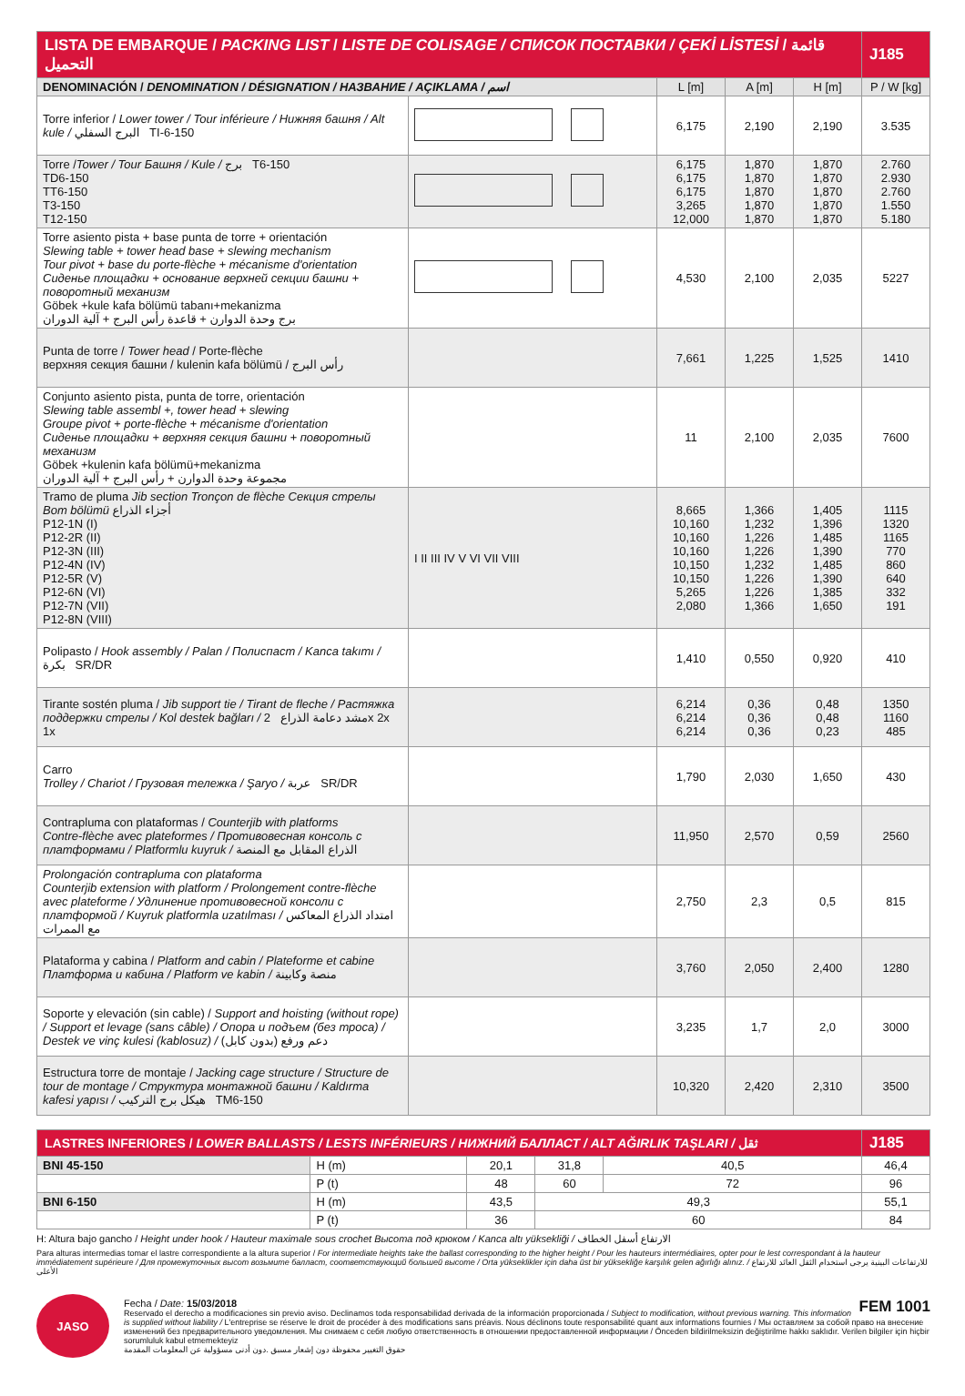| LISTA DE EMBARQUE / PACKING LIST / LISTE DE COLISAGE / СПИСОК ПОСТАВКИ / ÇEKİ LİSTESİ / قائمة التحميل | | | | | J185 |
| DENOMINACIÓN / DENOMINATION / DÉSIGNATION / НАЗВАНИЕ / AÇIKLAMA / اسم | | L [m] | A [m] | H [m] | P / W [kg] |
| Torre inferior / Lower tower / Tour inférieure / Нижняя башня / Alt kule / البرج السفلي TI-6-150 | | 6,175 | 2,190 | 2,190 | 3.535 |
| Torre / Tower / Tour Башня / Kule / برج T6-150 TD6-150 TT6-150 T3-150 T12-150 | | 6,175 6,175 6,175 3,265 12,000 | 1,870 1,870 1,870 1,870 1,870 | 1,870 1,870 1,870 1,870 1,870 | 2.760 2.930 2.760 1.550 5.180 |
| Torre asiento pista + base punta de torre + orientación Slewing table + tower head base + slewing mechanism Tour pivot + base du porte-flèche + mécanisme d'orientation Сиденье площадки + основание верхней секции башни + поворотный механизм Göbek +kule kafa bölümü tabanı+mekanizma برج وحدة الدوارن + قاعدة رأس البرج + آلية الدوران | | 4,530 | 2,100 | 2,035 | 5227 |
| Punta de torre / Tower head / Porte-flèche верхняя секция башни / kulenin kafa bölümü / رأس البرج | | 7,661 | 1,225 | 1,525 | 1410 |
| Conjunto asiento pista, punta de torre, orientación Slewing table assembl +, tower head + slewing Groupe pivot + porte-flèche + mécanisme d'orientation Сиденье площадки + верхняя секция башни + поворотный механизм Göbek +kulenin kafa bölümü+mekanizma مجموعة وحدة الدوارن + رأس البرج + آلية الدوران | | 11 | 2,100 | 2,035 | 7600 |
| Tramo de pluma Jib section Tronçon de flèche Секция стрелы Bom bölümü أجزاء الذراع P12-1N (I) P12-2R (II) P12-3N (III) P12-4N (IV) P12-5R (V) P12-6N (VI) P12-7N (VII) P12-8N (VIII) | I II III IV V VI VII VIII | 8,665 10,160 10,160 10,160 10,150 10,150 5,265 2,080 | 1,366 1,232 1,226 1,226 1,232 1,226 1,226 1,366 | 1,405 1,396 1,485 1,390 1,485 1,390 1,385 1,650 | 1115 1320 1165 770 860 640 332 191 |
| Polipasto / Hook assembly / Palan / Полиспаст / Kanca takımı / بكرة SR/DR | | 1,410 | 0,550 | 0,920 | 410 |
| Tirante sostén pluma / Jib support tie / Tirant de fleche / Растяжка поддержки стрелы / Kol destek bağları / مشد دعامة الذراع 2x 2x 1x | | 6,214 6,214 6,214 | 0,36 0,36 0,36 | 0,48 0,48 0,23 | 1350 1160 485 |
| Carro Trolley / Chariot / Грузовая тележка / Şaryo / عربة SR/DR | | 1,790 | 2,030 | 1,650 | 430 |
| Contrapluma con plataformas / Counterjib with platforms Contre-flèche avec plateformes / Противовесная консоль с платформами / Platformlu kuyruk / الذراع المقابل مع المنصة | | 11,950 | 2,570 | 0,59 | 2560 |
| Prolongación contrapluma con plataforma Counterjib extension with platform / Prolongement contre-flèche avec plateforme / Удлинение противовесной консоли с платформой / Kuyruk platformla uzatılması / امتداد الذراع المعاكس مع الممرات | | 2,750 | 2,3 | 0,5 | 815 |
| Plataforma y cabina / Platform and cabin / Plateforme et cabine Платформа и кабина / Platform ve kabin / منصة وكابينة | | 3,760 | 2,050 | 2,400 | 1280 |
| Soporte y elevación (sin cable) / Support and hoisting (without rope) / Support et levage (sans câble) / Опора и подъем (без троса) / Destek ve vinç kulesi (kablosuz) / دعم ورفع (بدون كابل) | | 3,235 | 1,7 | 2,0 | 3000 |
| Estructura torre de montaje / Jacking cage structure / Structure de tour de montage / Структура монтажной башни / Kaldırma kafesi yapısı / هيكل برج التركيب TM6-150 | | 10,320 | 2,420 | 2,310 | 3500 |
| LASTRES INFERIORES / LOWER BALLASTS / LESTS INFÉRIEURS / НИЖНИЙ БАЛЛАСТ / ALT AĞIRLIK TAŞLARI / ثقل | | | | | J185 |
| BNI 45-150 | H (m) | 20,1 | 31,8 | 40,5 | 46,4 |
| | P (t) | 48 | 60 | 72 | 96 |
| BNI 6-150 | H (m) | 43,5 | 49,3 | | 55,1 |
| | P (t) | 36 | 60 | | 84 |
H: Altura bajo gancho / Height under hook / Hauteur maximale sous crochet Высота под крюком / Kanca altı yüksekliği / الارتفاع أسفل الخطاف
Para alturas intermedias tomar el lastre correspondiente a la altura superior / For intermediate heights take the ballast corresponding to the higher height / Pour les hauteurs intermédiaires, opter pour le lest correspondant à la hauteur immédiatement supérieure / Для промежуточных высот возьмите балласт, соответствующий большей высоте / Orta yükseklikler için daha üst bir yüksekliğe karşılık gelen ağırlığı alınız. / للارتفاعات البينية يرجى استخدام الثقل العائد للارتفاع الأعلى
JASO
Fecha / Date: 15/03/2018 FEM 1001
Reservado el derecho a modificaciones sin previo aviso. Declinamos toda responsabilidad derivada de la información proporcionada / Subject to modification, without previous warning. This information is supplied without liability / L'entreprise se réserve le droit de procéder à des modifications sans préavis. Nous déclinons toute responsabilité quant aux informations fournies / Мы оставляем за собой право на внесение изменений без предварительного уведомления. Мы снимаем с себя любую ответственность в отношении предоставленной информации / Önceden bildirilmeksizin değiştirilme hakkı saklıdır. Verilen bilgiler için hiçbir sorumluluk kabul etmemekteyiz
حقوق التغيير محفوظة دون إشعار مسبق .دون أدنى مسؤولية عن المعلومات المقدمة